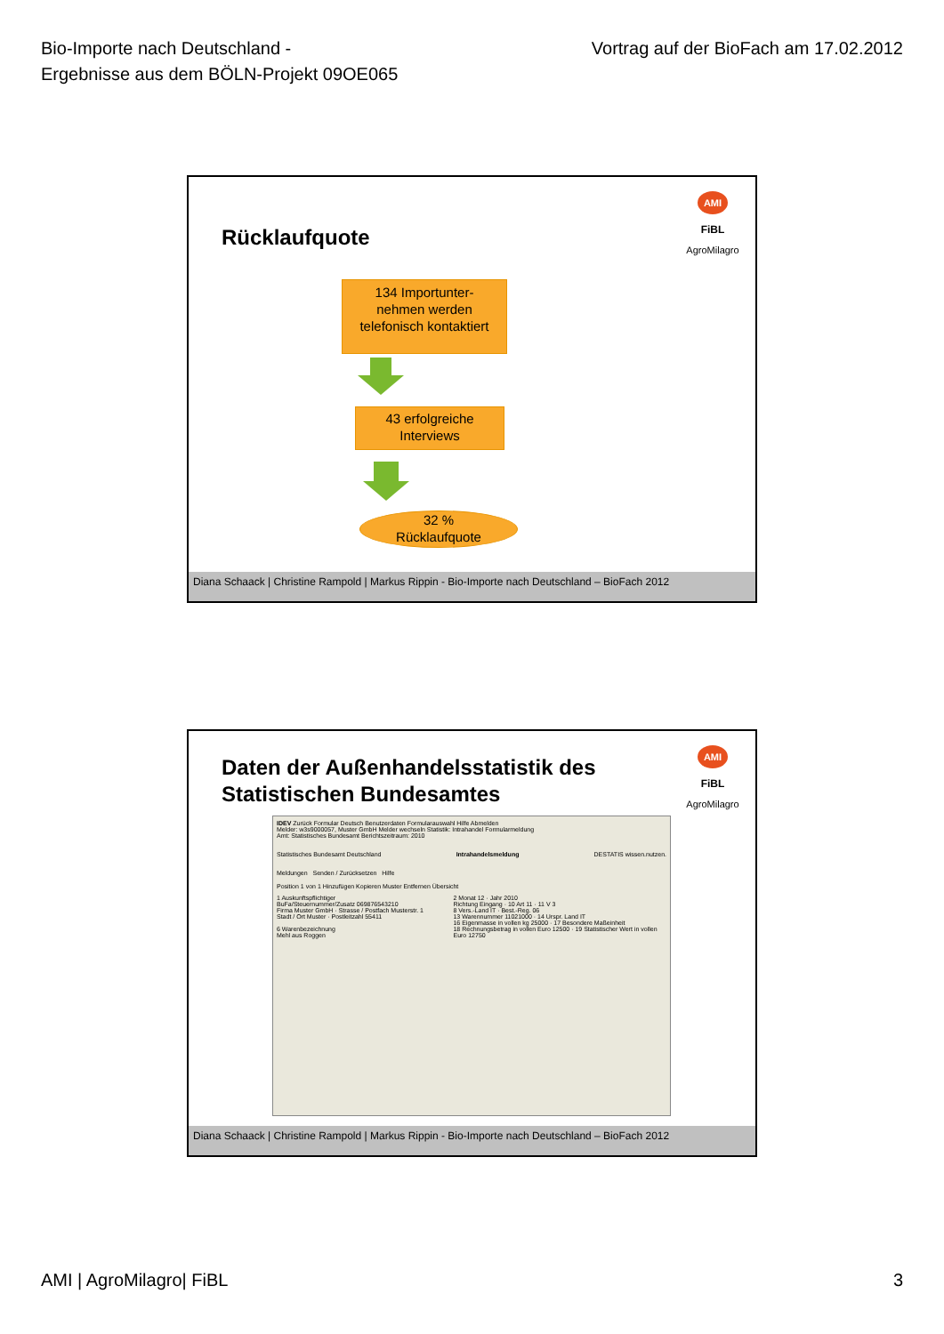Bio-Importe nach Deutschland -
Ergebnisse aus dem BÖLN-Projekt 09OE065
Vortrag auf der BioFach am 17.02.2012
AMI
FiBL
AgroMilagro
Rücklaufquote
134 Importunter-
nehmen werden
telefonisch kontaktiert
43 erfolgreiche
Interviews
32 %
Rücklaufquote
Diana Schaack | Christine Rampold | Markus Rippin - Bio-Importe nach Deutschland – BioFach 2012
AMI
FiBL
AgroMilagro
Daten der Außenhandelsstatistik des
Statistischen Bundesamtes
IDEV Zurück Formular Deutsch Benutzerdaten Formularauswahl Hilfe Abmelden
Melder: w3s9000057, Muster GmbH Melder wechseln Statistik: Intrahandel Formularmeldung
Amt: Statistisches Bundesamt Berichtszeitraum: 2010
Statistisches Bundesamt Deutschland Intrahandelsmeldung DESTATIS wissen.nutzen.
Meldungen Senden / Zurücksetzen Hilfe
Position 1 von 1 Hinzufügen Kopieren Muster Entfernen Übersicht
1 Auskunftspflichtiger
BuFa/Steuernummer/Zusatz 069876543210
Firma Muster GmbH · Strasse / Postfach Musterstr. 1
Stadt / Ort Muster · Postleitzahl 55411
6 Warenbezeichnung
Mehl aus Roggen
2 Monat 12 · Jahr 2010
Richtung Eingang · 10 Art 11 · 11 V 3
8 Vers.-Land IT · Best.-Reg. 06
13 Warennummer 11021000 · 14 Urspr. Land IT
16 Eigenmasse in vollen kg 25000 · 17 Besondere Maßeinheit
18 Rechnungsbetrag in vollen Euro 12500 · 19 Statistischer Wert in vollen Euro 12750
Diana Schaack | Christine Rampold | Markus Rippin - Bio-Importe nach Deutschland – BioFach 2012
AMI | AgroMilagro| FiBL 3